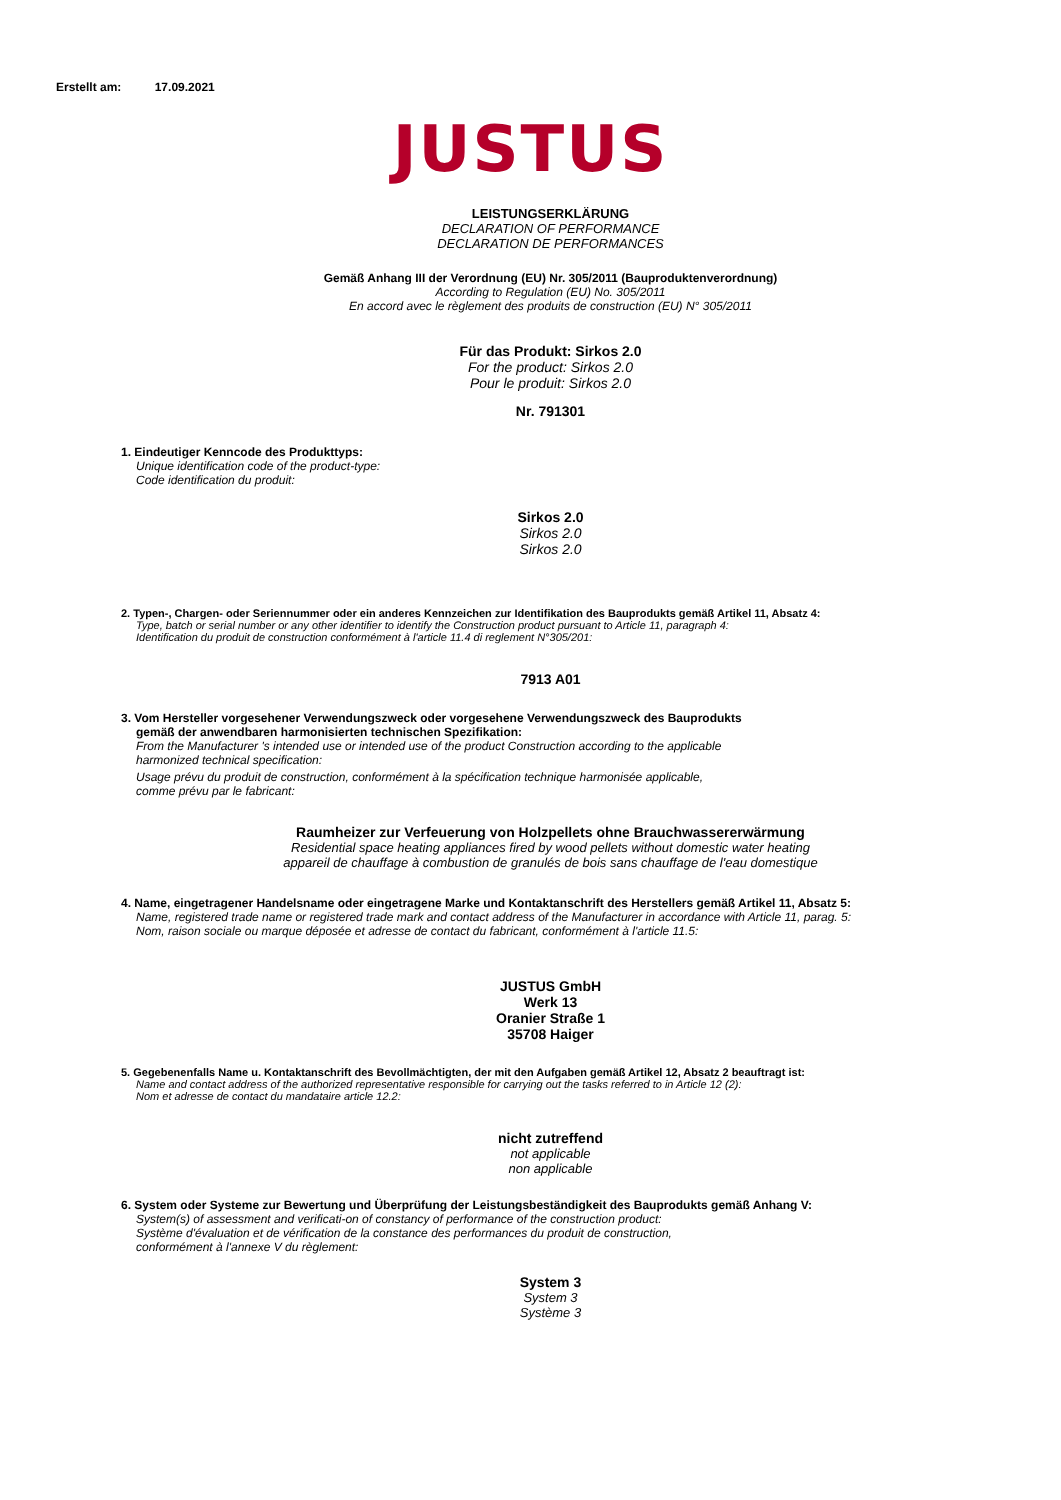Erstellt am: 17.09.2021
JUSTUS
LEISTUNGSERKLÄRUNG
DECLARATION OF PERFORMANCE
DECLARATION DE PERFORMANCES
Gemäß Anhang III der Verordnung (EU) Nr. 305/2011 (Bauproduktenverordnung)
According to Regulation (EU) No. 305/2011
En accord avec le règlement des produits de construction (EU) N° 305/2011
Für das Produkt: Sirkos 2.0
For the product: Sirkos 2.0
Pour le produit: Sirkos 2.0
Nr. 791301
1. Eindeutiger Kenncode des Produkttyps:
Unique identification code of the product-type:
Code identification du produit:
Sirkos 2.0
Sirkos 2.0
Sirkos 2.0
2. Typen-, Chargen- oder Seriennummer oder ein anderes Kennzeichen zur Identifikation des Bauprodukts gemäß Artikel 11, Absatz 4:
Type, batch or serial number or any other identifier to identify the Construction product pursuant to Article 11, paragraph 4:
Identification du produit de construction conformément à l'article 11.4 di reglement N°305/201:
7913 A01
3. Vom Hersteller vorgesehener Verwendungszweck oder vorgesehene Verwendungszweck des Bauprodukts
gemäß der anwendbaren harmonisierten technischen Spezifikation:
From the Manufacturer 's intended use or intended use of the product Construction according to the applicable
harmonized technical specification:
Usage prévu du produit de construction, conformément à la spécification technique harmonisée applicable,
comme prévu par le fabricant:
Raumheizer zur Verfeuerung von Holzpellets ohne Brauchwassererwärmung
Residential space heating appliances fired by wood pellets without domestic water heating
appareil de chauffage à combustion de granulés de bois sans chauffage de l'eau domestique
4. Name, eingetragener Handelsname oder eingetragene Marke und Kontaktanschrift des Herstellers gemäß Artikel 11, Absatz 5:
Name, registered trade name or registered trade mark and contact address of the Manufacturer in accordance with Article 11, parag. 5:
Nom, raison sociale ou marque déposée et adresse de contact du fabricant, conformément à l'article 11.5:
JUSTUS GmbH
Werk 13
Oranier Straße 1
35708 Haiger
5. Gegebenenfalls Name u. Kontaktanschrift des Bevollmächtigten, der mit den Aufgaben gemäß Artikel 12, Absatz 2 beauftragt ist:
Name and contact address of the authorized representative responsible for carrying out the tasks referred to in Article 12 (2):
Nom et adresse de contact du mandataire article 12.2:
nicht zutreffend
not applicable
non applicable
6. System oder Systeme zur Bewertung und Überprüfung der Leistungsbeständigkeit des Bauprodukts gemäß Anhang V:
System(s) of assessment and verificati-on of constancy of performance of the construction product:
Système d'évaluation et de vérification de la constance des performances du produit de construction,
conformément à l'annexe V du règlement:
System 3
System 3
Système 3